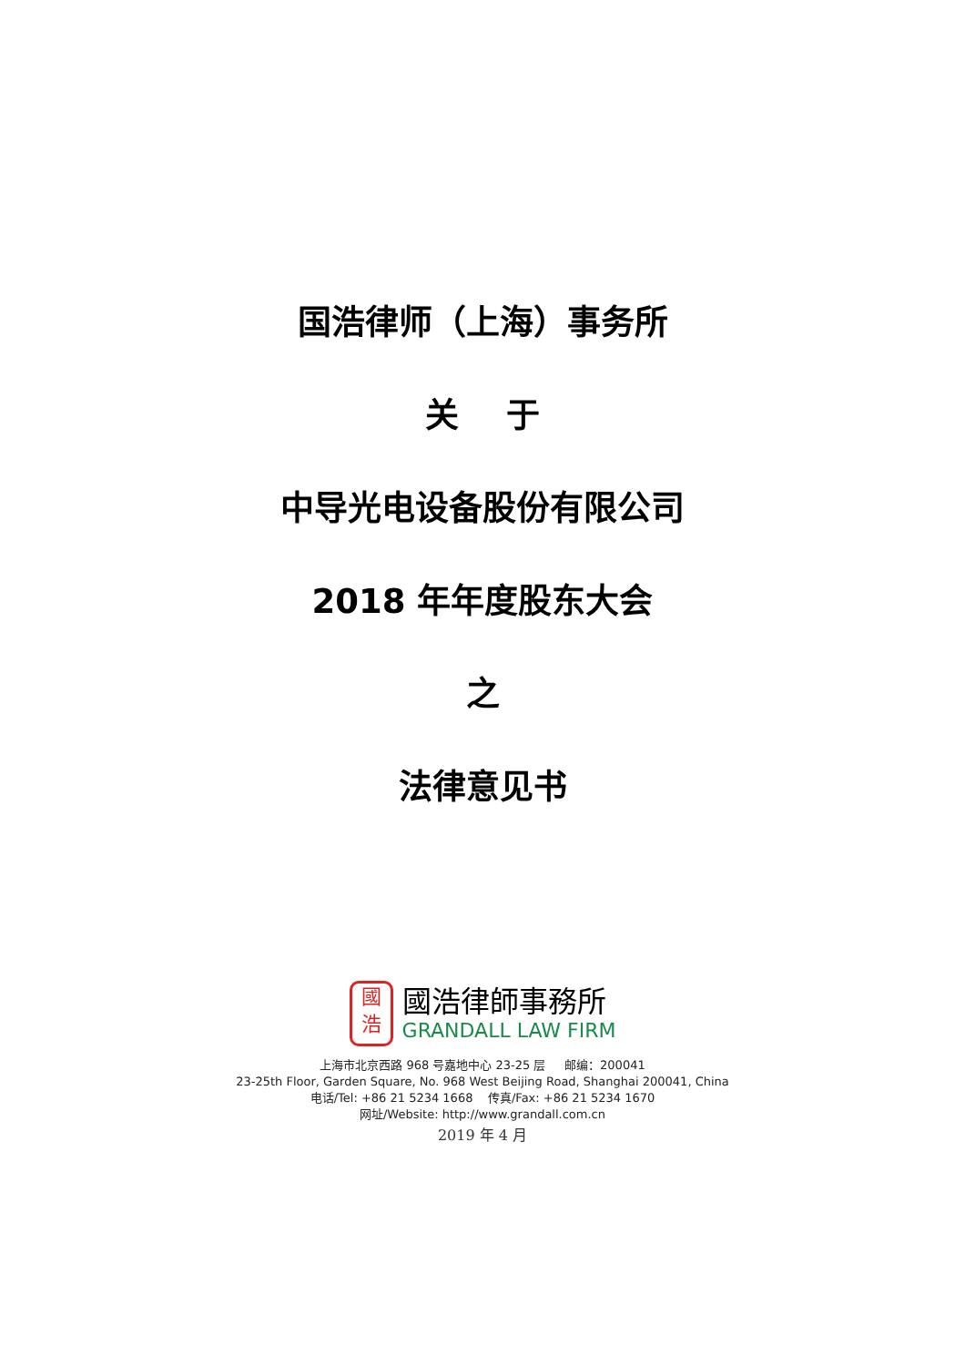国浩律师（上海）事务所
关 于
中导光电设备股份有限公司
2018 年年度股东大会
之
法律意见书
國
浩
國浩律師事務所
GRANDALL LAW FIRM
上海市北京西路 968 号嘉地中心 23-25 层 邮编：200041
23-25th Floor, Garden Square, No. 968 West Beijing Road, Shanghai 200041, China
电话/Tel: +86 21 5234 1668 传真/Fax: +86 21 5234 1670
网址/Website: http://www.grandall.com.cn
2019 年 4 月